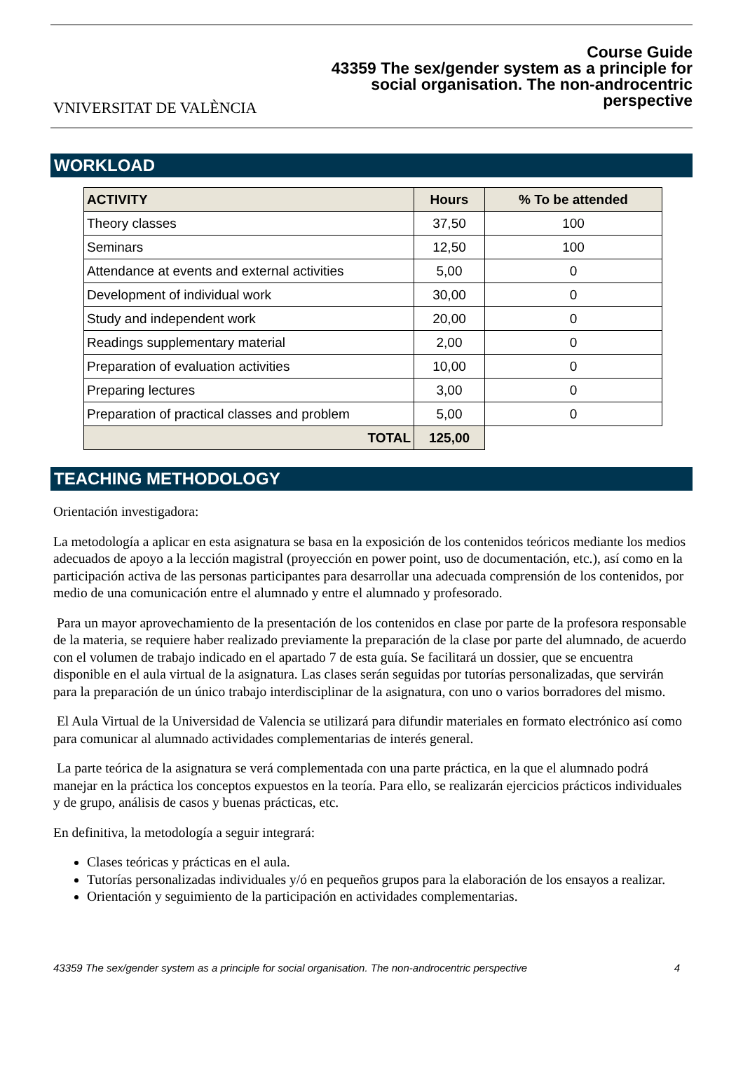VNIVERSITAT DE VALÈNCIA
Course Guide
43359 The sex/gender system as a principle for
social organisation. The non-androcentric
perspective
WORKLOAD
| ACTIVITY | Hours | % To be attended |
| --- | --- | --- |
| Theory classes | 37,50 | 100 |
| Seminars | 12,50 | 100 |
| Attendance at events and external activities | 5,00 | 0 |
| Development of individual work | 30,00 | 0 |
| Study and independent work | 20,00 | 0 |
| Readings supplementary material | 2,00 | 0 |
| Preparation of evaluation activities | 10,00 | 0 |
| Preparing lectures | 3,00 | 0 |
| Preparation of practical classes and problem | 5,00 | 0 |
| TOTAL | 125,00 | |
TEACHING METHODOLOGY
Orientación investigadora:
La metodología a aplicar en esta asignatura se basa en la exposición de los contenidos teóricos mediante los medios adecuados de apoyo a la lección magistral (proyección en power point, uso de documentación, etc.), así como en la participación activa de las personas participantes para desarrollar una adecuada comprensión de los contenidos, por medio de una comunicación entre el alumnado y entre el alumnado y profesorado.
Para un mayor aprovechamiento de la presentación de los contenidos en clase por parte de la profesora responsable de la materia, se requiere haber realizado previamente la preparación de la clase por parte del alumnado, de acuerdo con el volumen de trabajo indicado en el apartado 7 de esta guía. Se facilitará un dossier, que se encuentra disponible en el aula virtual de la asignatura. Las clases serán seguidas por tutorías personalizadas, que servirán para la preparación de un único trabajo interdisciplinar de la asignatura, con uno o varios borradores del mismo.
El Aula Virtual de la Universidad de Valencia se utilizará para difundir materiales en formato electrónico así como para comunicar al alumnado actividades complementarias de interés general.
La parte teórica de la asignatura se verá complementada con una parte práctica, en la que el alumnado podrá manejar en la práctica los conceptos expuestos en la teoría. Para ello, se realizarán ejercicios prácticos individuales y de grupo, análisis de casos y buenas prácticas, etc.
En definitiva, la metodología a seguir integrará:
Clases teóricas y prácticas en el aula.
Tutorías personalizadas individuales y/ó en pequeños grupos para la elaboración de los ensayos a realizar.
Orientación y seguimiento de la participación en actividades complementarias.
43359 The sex/gender system as a principle for social organisation. The non-androcentric perspective 4